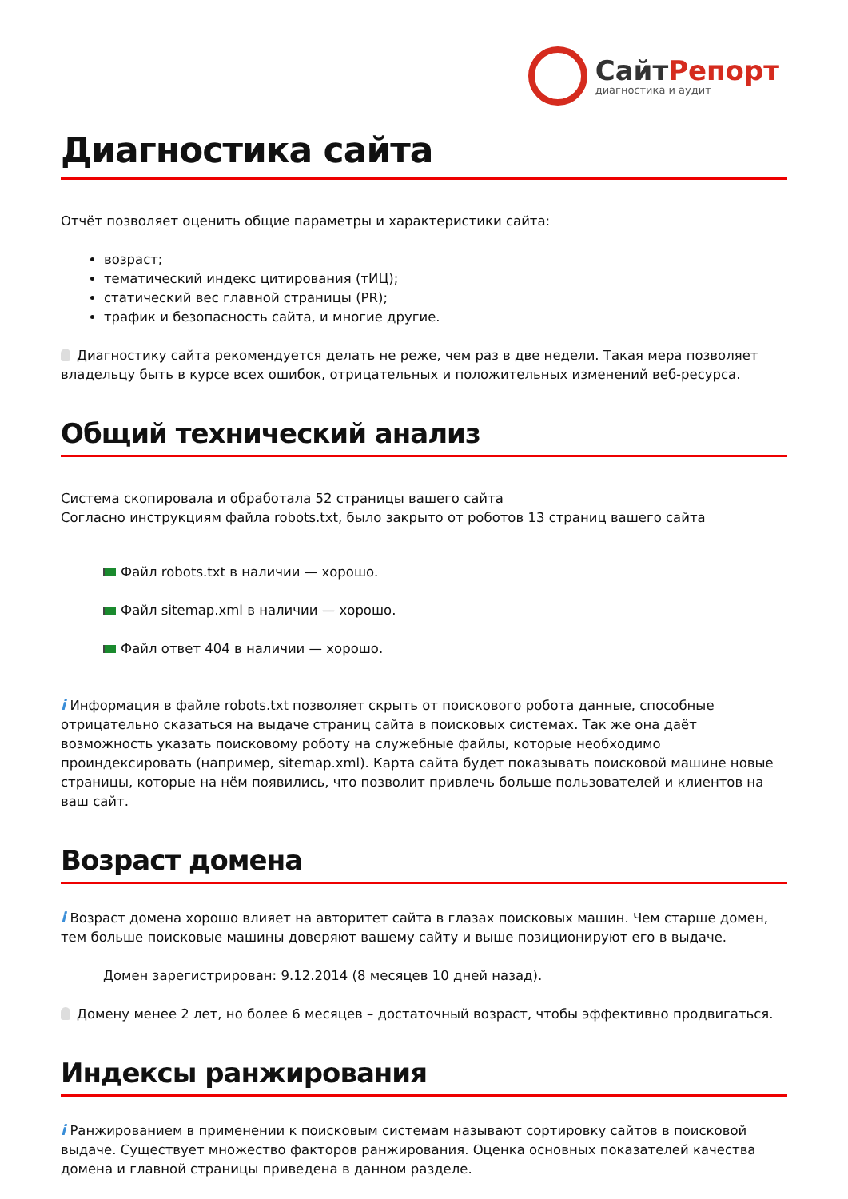СайтРепорт
диагностика и аудит
Диагностика сайта
Отчёт позволяет оценить общие параметры и характеристики сайта:
возраст;
тематический индекс цитирования (тИЦ);
статический вес главной страницы (PR);
трафик и безопасность сайта, и многие другие.
Диагностику сайта рекомендуется делать не реже, чем раз в две недели. Такая мера позволяет владельцу быть в курсе всех ошибок, отрицательных и положительных изменений веб-ресурса.
Общий технический анализ
Система скопировала и обработала 52 страницы вашего сайта
Согласно инструкциям файла robots.txt, было закрыто от роботов 13 страниц вашего сайта
Файл robots.txt в наличии — хорошо.
Файл sitemap.xml в наличии — хорошо.
Файл ответ 404 в наличии — хорошо.
i Информация в файле robots.txt позволяет скрыть от поискового робота данные, способные отрицательно сказаться на выдаче страниц сайта в поисковых системах. Так же она даёт возможность указать поисковому роботу на служебные файлы, которые необходимо проиндексировать (например, sitemap.xml). Карта сайта будет показывать поисковой машине новые страницы, которые на нём появились, что позволит привлечь больше пользователей и клиентов на ваш сайт.
Возраст домена
i Возраст домена хорошо влияет на авторитет сайта в глазах поисковых машин. Чем старше домен, тем больше поисковые машины доверяют вашему сайту и выше позиционируют его в выдаче.
Домен зарегистрирован: 9.12.2014 (8 месяцев 10 дней назад).
Домену менее 2 лет, но более 6 месяцев – достаточный возраст, чтобы эффективно продвигаться.
Индексы ранжирования
i Ранжированием в применении к поисковым системам называют сортировку сайтов в поисковой выдаче. Существует множество факторов ранжирования. Оценка основных показателей качества домена и главной страницы приведена в данном разделе.